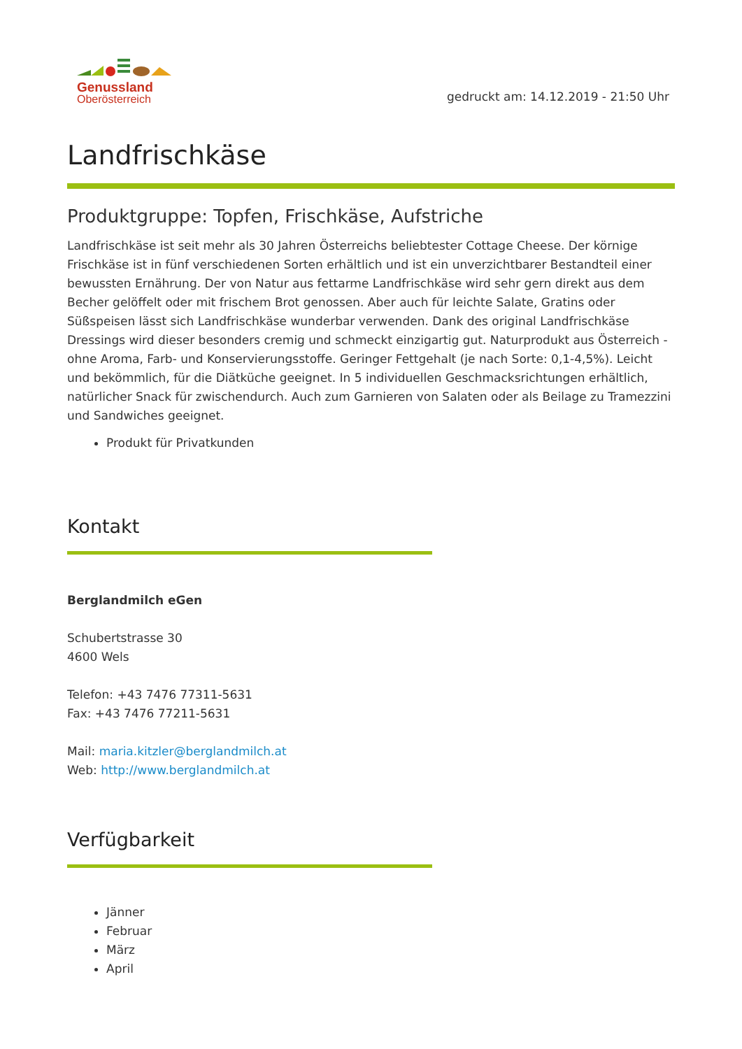Genussland
Oberösterreich
gedruckt am: 14.12.2019 - 21:50 Uhr
Landfrischkäse
Produktgruppe: Topfen, Frischkäse, Aufstriche
Landfrischkäse ist seit mehr als 30 Jahren Österreichs beliebtester Cottage Cheese. Der körnige Frischkäse ist in fünf verschiedenen Sorten erhältlich und ist ein unverzichtbarer Bestandteil einer bewussten Ernährung. Der von Natur aus fettarme Landfrischkäse wird sehr gern direkt aus dem Becher gelöffelt oder mit frischem Brot genossen. Aber auch für leichte Salate, Gratins oder Süßspeisen lässt sich Landfrischkäse wunderbar verwenden. Dank des original Landfrischkäse Dressings wird dieser besonders cremig und schmeckt einzigartig gut. Naturprodukt aus Österreich - ohne Aroma, Farb- und Konservierungsstoffe. Geringer Fettgehalt (je nach Sorte: 0,1-4,5%). Leicht und bekömmlich, für die Diätküche geeignet. In 5 individuellen Geschmacksrichtungen erhältlich, natürlicher Snack für zwischendurch. Auch zum Garnieren von Salaten oder als Beilage zu Tramezzini und Sandwiches geeignet.
Produkt für Privatkunden
Kontakt
Berglandmilch eGen
Schubertstrasse 30
4600 Wels
Telefon: +43 7476 77311-5631
Fax: +43 7476 77211-5631
Mail: maria.kitzler@berglandmilch.at
Web: http://www.berglandmilch.at
Verfügbarkeit
Jänner
Februar
März
April